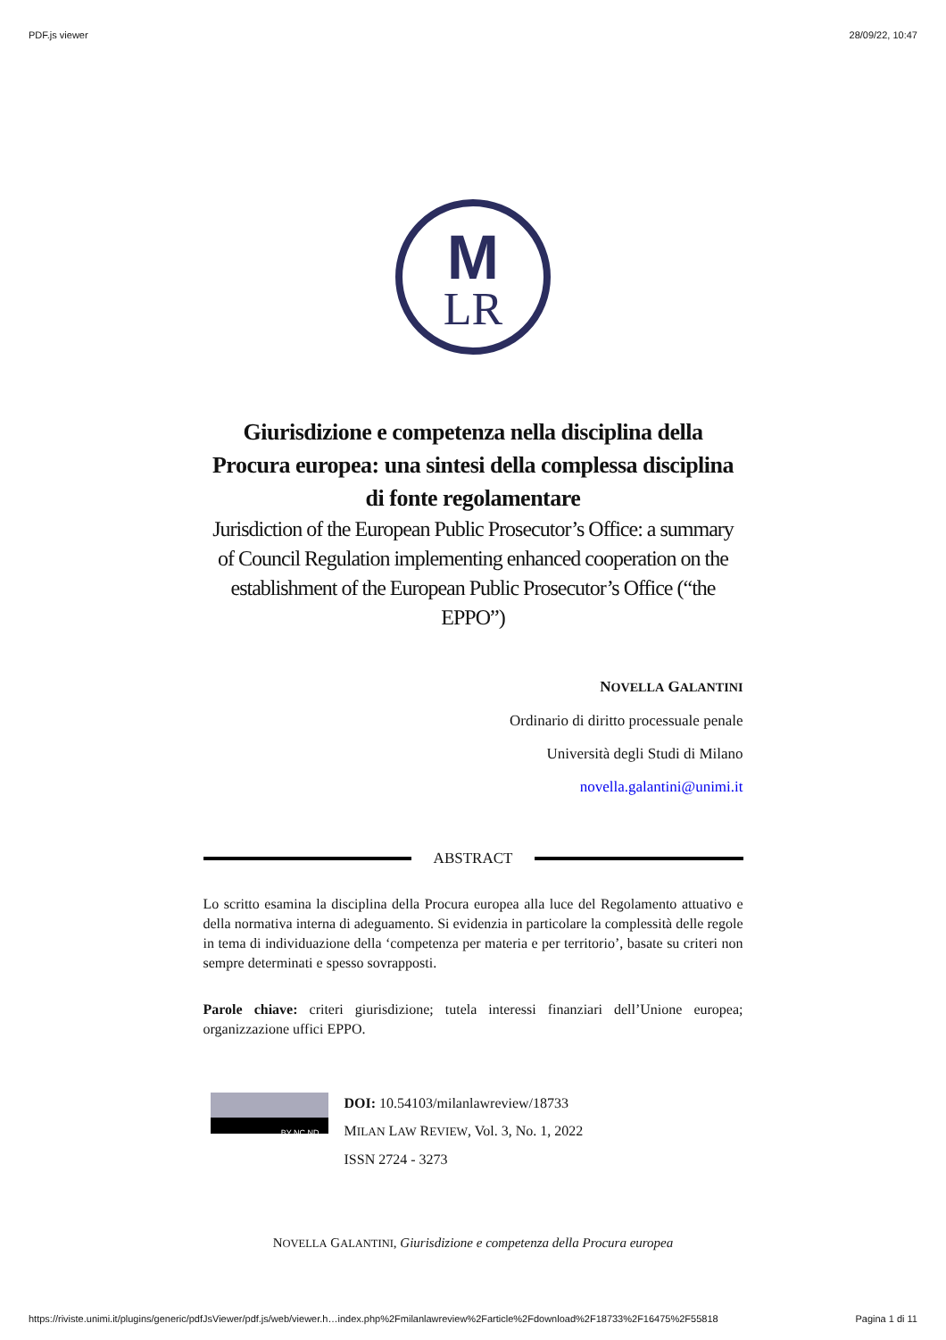PDF.js viewer 28/09/22, 10:47
M
LR
Giurisdizione e competenza nella disciplina della Procura europea: una sintesi della complessa disciplina di fonte regolamentare
Jurisdiction of the European Public Prosecutor’s Office: a summary of Council Regulation implementing enhanced cooperation on the establishment of the European Public Prosecutor’s Office (“the EPPO”)
NOVELLA GALANTINI
Ordinario di diritto processuale penale
Università degli Studi di Milano
novella.galantini@unimi.it
ABSTRACT
Lo scritto esamina la disciplina della Procura europea alla luce del Regolamento attuativo e della normativa interna di adeguamento. Si evidenzia in particolare la complessità delle regole in tema di individuazione della ‘competenza per materia e per territorio’, basate su criteri non sempre determinati e spesso sovrapposti.
Parole chiave: criteri giurisdizione; tutela interessi finanziari dell’Unione europea; organizzazione uffici EPPO.
BY NC ND
DOI: 10.54103/milanlawreview/18733
MILAN LAW REVIEW, Vol. 3, No. 1, 2022
ISSN 2724 - 3273
NOVELLA GALANTINI, Giurisdizione e competenza della Procura europea
https://riviste.unimi.it/plugins/generic/pdfJsViewer/pdf.js/web/viewer.h…index.php%2Fmilanlawreview%2Farticle%2Fdownload%2F18733%2F16475%2F55818 Pagina 1 di 11